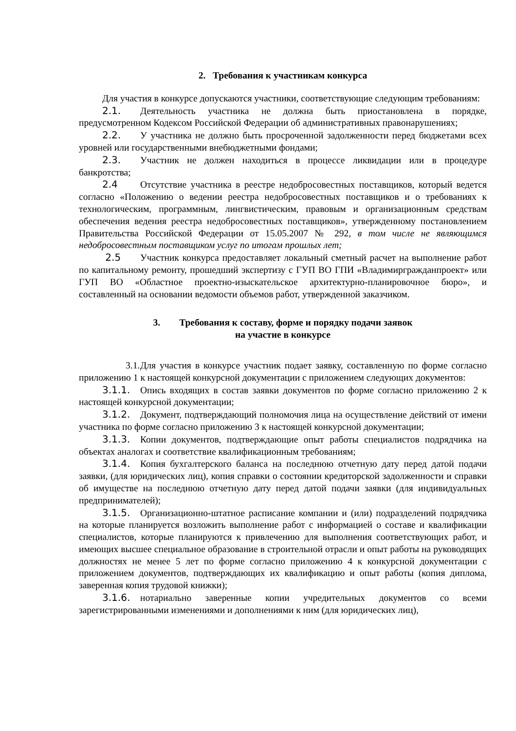2. Требования к участникам конкурса
Для участия в конкурсе допускаются участники, соответствующие следующим требованиям:
2.1. Деятельность участника не должна быть приостановлена в порядке, предусмотренном Кодексом Российской Федерации об административных правонарушениях;
2.2. У участника не должно быть просроченной задолженности перед бюджетами всех уровней или государственными внебюджетными фондами;
2.3. Участник не должен находиться в процессе ликвидации или в процедуре банкротства;
2.4 Отсутствие участника в реестре недобросовестных поставщиков, который ведется согласно «Положению о ведении реестра недобросовестных поставщиков и о требованиях к технологическим, программным, лингвистическим, правовым и организационным средствам обеспечения ведения реестра недобросовестных поставщиков», утвержденному постановлением Правительства Российской Федерации от 15.05.2007 № 292, в том числе не являющимся недобросовестным поставщиком услуг по итогам прошлых лет;
2.5 Участник конкурса предоставляет локальный сметный расчет на выполнение работ по капитальному ремонту, прошедший экспертизу с ГУП ВО ГПИ «Владимиргражданпроект» или ГУП ВО «Областное проектно-изыскательское архитектурно-планировочное бюро», и составленный на основании ведомости объемов работ, утвержденной заказчиком.
3. Требования к составу, форме и порядку подачи заявок
на участие в конкурсе
3.1. Для участия в конкурсе участник подает заявку, составленную по форме согласно приложению 1 к настоящей конкурсной документации с приложением следующих документов:
3.1.1. Опись входящих в состав заявки документов по форме согласно приложению 2 к настоящей конкурсной документации;
3.1.2. Документ, подтверждающий полномочия лица на осуществление действий от имени участника по форме согласно приложению 3 к настоящей конкурсной документации;
3.1.3. Копии документов, подтверждающие опыт работы специалистов подрядчика на объектах аналогах и соответствие квалификационным требованиям;
3.1.4. Копия бухгалтерского баланса на последнюю отчетную дату перед датой подачи заявки, (для юридических лиц), копия справки о состоянии кредиторской задолженности и справки об имуществе на последнюю отчетную дату перед датой подачи заявки (для индивидуальных предпринимателей);
3.1.5. Организационно-штатное расписание компании и (или) подразделений подрядчика на которые планируется возложить выполнение работ с информацией о составе и квалификации специалистов, которые планируются к привлечению для выполнения соответствующих работ, и имеющих высшее специальное образование в строительной отрасли и опыт работы на руководящих должностях не менее 5 лет по форме согласно приложению 4 к конкурсной документации с приложением документов, подтверждающих их квалификацию и опыт работы (копия диплома, заверенная копия трудовой книжки);
3.1.6. нотариально заверенные копии учредительных документов со всеми зарегистрированными изменениями и дополнениями к ним (для юридических лиц),